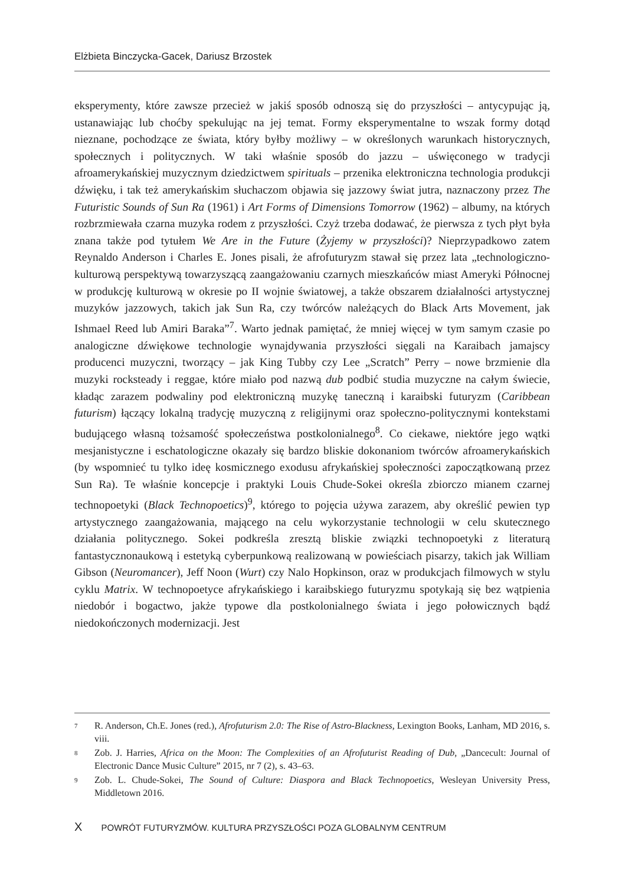Elżbieta Binczycka-Gacek, Dariusz Brzostek
eksperymenty, które zawsze przecież w jakiś sposób odnoszą się do przyszłości – antycypując ją, ustanawiając lub choćby spekulując na jej temat. Formy eksperymentalne to wszak formy dotąd nieznane, pochodzące ze świata, który byłby możliwy – w określonych warunkach historycznych, społecznych i politycznych. W taki właśnie sposób do jazzu – uświęconego w tradycji afroamerykańskiej muzycznym dziedzictwem spirituals – przenika elektroniczna technologia produkcji dźwięku, i tak też amerykańskim słuchaczom objawia się jazzowy świat jutra, naznaczony przez The Futuristic Sounds of Sun Ra (1961) i Art Forms of Dimensions Tomorrow (1962) – albumy, na których rozbrzmiewała czarna muzyka rodem z przyszłości. Czyż trzeba dodawać, że pierwsza z tych płyt była znana także pod tytułem We Are in the Future (Żyjemy w przyszłości)? Nieprzypadkowo zatem Reynaldo Anderson i Charles E. Jones pisali, że afrofuturyzm stawał się przez lata „technologiczno-kulturową perspektywą towarzyszącą zaangażowaniu czarnych mieszkańców miast Ameryki Północnej w produkcję kulturową w okresie po II wojnie światowej, a także obszarem działalności artystycznej muzyków jazzowych, takich jak Sun Ra, czy twórców należących do Black Arts Movement, jak Ishmael Reed lub Amiri Baraka”<sup>7</sup>. Warto jednak pamiętać, że mniej więcej w tym samym czasie po analogiczne dźwiękowe technologie wynajdywania przyszłości sięgali na Karaibach jamajscy producenci muzyczni, tworzący – jak King Tubby czy Lee „Scratch” Perry – nowe brzmienie dla muzyki rocksteady i reggae, które miało pod nazwą dub podbić studia muzyczne na całym świecie, kładąc zarazem podwaliny pod elektroniczną muzykę taneczną i karaibski futuryzm (Caribbean futurism) łączący lokalną tradycję muzyczną z religijnymi oraz społeczno-politycznymi kontekstami budującego własną tożsamość społeczeństwa postkolonialnego<sup>8</sup>. Co ciekawe, niektóre jego wątki mesjanistyczne i eschatologiczne okazały się bardzo bliskie dokonaniom twórców afroamerykańskich (by wspomnieć tu tylko ideę kosmicznego exodusu afrykańskiej społeczności zapoczątkowaną przez Sun Ra). Te właśnie koncepcje i praktyki Louis Chude-Sokei określa zbiorczo mianem czarnej technopoetyki (Black Technopoetics)<sup>9</sup>, którego to pojęcia używa zarazem, aby określić pewien typ artystycznego zaangażowania, mającego na celu wykorzystanie technologii w celu skutecznego działania politycznego. Sokei podkreśla zresztą bliskie związki technopoetyki z literaturą fantastycznonaukową i estetyką cyberpunkową realizowaną w powieściach pisarzy, takich jak William Gibson (Neuromancer), Jeff Noon (Wurt) czy Nalo Hopkinson, oraz w produkcjach filmowych w stylu cyklu Matrix. W technopoetyce afrykańskiego i karaibskiego futuryzmu spotykają się bez wątpienia niedobór i bogactwo, jakże typowe dla postkolonialnego świata i jego połowicznych bądź niedokończonych modernizacji. Jest
7 R. Anderson, Ch.E. Jones (red.), Afrofuturism 2.0: The Rise of Astro-Blackness, Lexington Books, Lanham, MD 2016, s. viii.
8 Zob. J. Harries, Africa on the Moon: The Complexities of an Afrofuturist Reading of Dub, „Dancecult: Journal of Electronic Dance Music Culture” 2015, nr 7 (2), s. 43–63.
9 Zob. L. Chude-Sokei, The Sound of Culture: Diaspora and Black Technopoetics, Wesleyan University Press, Middletown 2016.
X POWRÓT FUTURYZMÓW. KULTURA PRZYSZŁOŚCI POZA GLOBALNYM CENTRUM